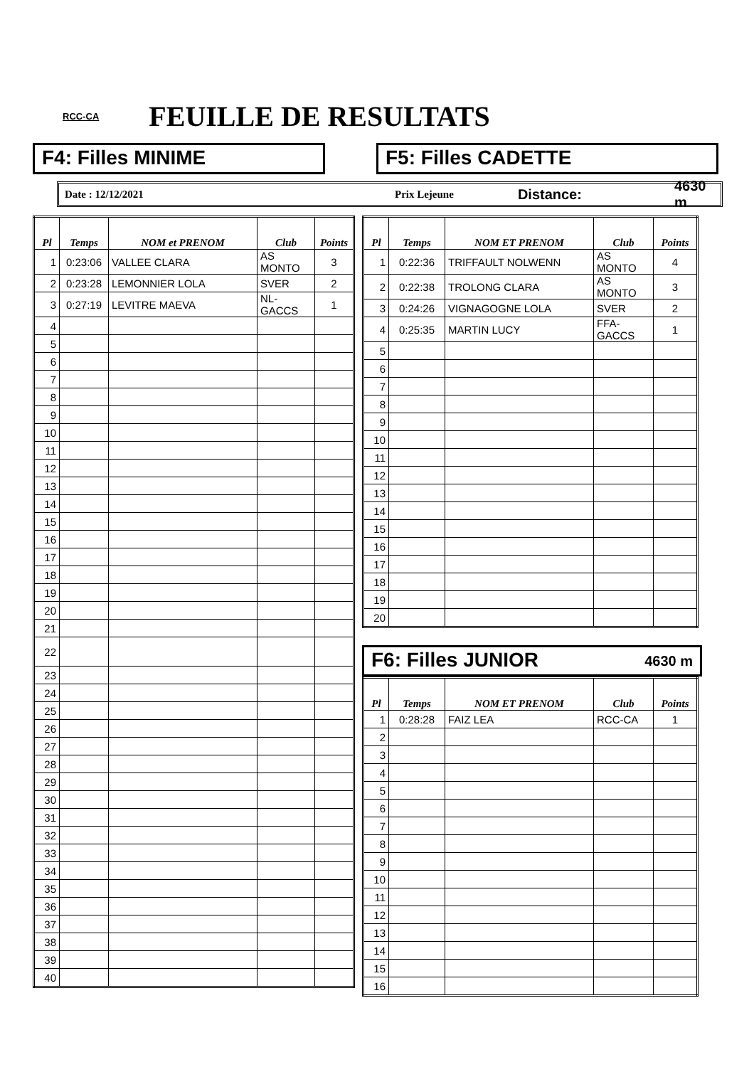RCC-CA FEUILLE DE RESULTATS
F4: Filles MINIME F5: Filles CADETTE
Date : 12/12/2021 Prix Lejeune Distance: 4630 m
| Pl | Temps | NOM et PRENOM | Club | Points |
| --- | --- | --- | --- | --- |
| 1 | 0:23:06 | VALLEE CLARA | AS MONTO | 3 |
| 2 | 0:23:28 | LEMONNIER LOLA | SVER | 2 |
| 3 | 0:27:19 | LEVITRE MAEVA | NL-GACCS | 1 |
| 4 | | | | |
| 5 | | | | |
| 6 | | | | |
| 7 | | | | |
| 8 | | | | |
| 9 | | | | |
| 10 | | | | |
| 11 | | | | |
| 12 | | | | |
| 13 | | | | |
| 14 | | | | |
| 15 | | | | |
| 16 | | | | |
| 17 | | | | |
| 18 | | | | |
| 19 | | | | |
| 20 | | | | |
| 21 | | | | |
| 22 | | | | |
| 23 | | | | |
| 24 | | | | |
| 25 | | | | |
| 26 | | | | |
| 27 | | | | |
| 28 | | | | |
| 29 | | | | |
| 30 | | | | |
| 31 | | | | |
| 32 | | | | |
| 33 | | | | |
| 34 | | | | |
| 35 | | | | |
| 36 | | | | |
| 37 | | | | |
| 38 | | | | |
| 39 | | | | |
| 40 | | | | |
| Pl | Temps | NOM ET PRENOM | Club | Points |
| --- | --- | --- | --- | --- |
| 1 | 0:22:36 | TRIFFAULT NOLWENN | AS MONTO | 4 |
| 2 | 0:22:38 | TROLONG CLARA | AS MONTO | 3 |
| 3 | 0:24:26 | VIGNAGOGNE LOLA | SVER | 2 |
| 4 | 0:25:35 | MARTIN LUCY | FFA-GACCS | 1 |
| 5 | | | | |
| 6 | | | | |
| 7 | | | | |
| 8 | | | | |
| 9 | | | | |
| 10 | | | | |
| 11 | | | | |
| 12 | | | | |
| 13 | | | | |
| 14 | | | | |
| 15 | | | | |
| 16 | | | | |
| 17 | | | | |
| 18 | | | | |
| 19 | | | | |
| 20 | | | | |
F6: Filles JUNIOR 4630 m
| Pl | Temps | NOM ET PRENOM | Club | Points |
| --- | --- | --- | --- | --- |
| 1 | 0:28:28 | FAIZ LEA | RCC-CA | 1 |
| 2 | | | | |
| 3 | | | | |
| 4 | | | | |
| 5 | | | | |
| 6 | | | | |
| 7 | | | | |
| 8 | | | | |
| 9 | | | | |
| 10 | | | | |
| 11 | | | | |
| 12 | | | | |
| 13 | | | | |
| 14 | | | | |
| 15 | | | | |
| 16 | | | | |